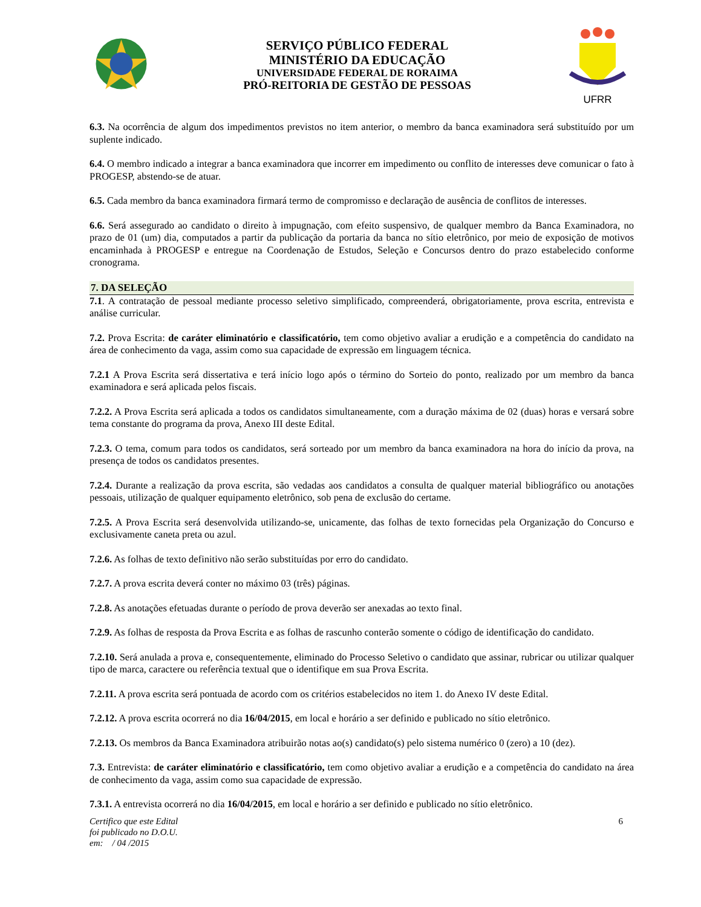SERVIÇO PÚBLICO FEDERAL
MINISTÉRIO DA EDUCAÇÃO
UNIVERSIDADE FEDERAL DE RORAIMA
PRÓ-REITORIA DE GESTÃO DE PESSOAS
UFRR
6.3. Na ocorrência de algum dos impedimentos previstos no item anterior, o membro da banca examinadora será substituído por um suplente indicado.
6.4. O membro indicado a integrar a banca examinadora que incorrer em impedimento ou conflito de interesses deve comunicar o fato à PROGESP, abstendo-se de atuar.
6.5. Cada membro da banca examinadora firmará termo de compromisso e declaração de ausência de conflitos de interesses.
6.6. Será assegurado ao candidato o direito à impugnação, com efeito suspensivo, de qualquer membro da Banca Examinadora, no prazo de 01 (um) dia, computados a partir da publicação da portaria da banca no sítio eletrônico, por meio de exposição de motivos encaminhada à PROGESP e entregue na Coordenação de Estudos, Seleção e Concursos dentro do prazo estabelecido conforme cronograma.
7. DA SELEÇÃO
7.1. A contratação de pessoal mediante processo seletivo simplificado, compreenderá, obrigatoriamente, prova escrita, entrevista e análise curricular.
7.2. Prova Escrita: de caráter eliminatório e classificatório, tem como objetivo avaliar a erudição e a competência do candidato na área de conhecimento da vaga, assim como sua capacidade de expressão em linguagem técnica.
7.2.1 A Prova Escrita será dissertativa e terá início logo após o término do Sorteio do ponto, realizado por um membro da banca examinadora e será aplicada pelos fiscais.
7.2.2. A Prova Escrita será aplicada a todos os candidatos simultaneamente, com a duração máxima de 02 (duas) horas e versará sobre tema constante do programa da prova, Anexo III deste Edital.
7.2.3. O tema, comum para todos os candidatos, será sorteado por um membro da banca examinadora na hora do início da prova, na presença de todos os candidatos presentes.
7.2.4. Durante a realização da prova escrita, são vedadas aos candidatos a consulta de qualquer material bibliográfico ou anotações pessoais, utilização de qualquer equipamento eletrônico, sob pena de exclusão do certame.
7.2.5. A Prova Escrita será desenvolvida utilizando-se, unicamente, das folhas de texto fornecidas pela Organização do Concurso e exclusivamente caneta preta ou azul.
7.2.6. As folhas de texto definitivo não serão substituídas por erro do candidato.
7.2.7. A prova escrita deverá conter no máximo 03 (três) páginas.
7.2.8. As anotações efetuadas durante o período de prova deverão ser anexadas ao texto final.
7.2.9. As folhas de resposta da Prova Escrita e as folhas de rascunho conterão somente o código de identificação do candidato.
7.2.10. Será anulada a prova e, consequentemente, eliminado do Processo Seletivo o candidato que assinar, rubricar ou utilizar qualquer tipo de marca, caractere ou referência textual que o identifique em sua Prova Escrita.
7.2.11. A prova escrita será pontuada de acordo com os critérios estabelecidos no item 1. do Anexo IV deste Edital.
7.2.12. A prova escrita ocorrerá no dia 16/04/2015, em local e horário a ser definido e publicado no sítio eletrônico.
7.2.13. Os membros da Banca Examinadora atribuirão notas ao(s) candidato(s) pelo sistema numérico 0 (zero) a 10 (dez).
7.3. Entrevista: de caráter eliminatório e classificatório, tem como objetivo avaliar a erudição e a competência do candidato na área de conhecimento da vaga, assim como sua capacidade de expressão.
7.3.1. A entrevista ocorrerá no dia 16/04/2015, em local e horário a ser definido e publicado no sítio eletrônico.
Certifico que este Edital
foi publicado no D.O.U.
em: / 04 /2015
6